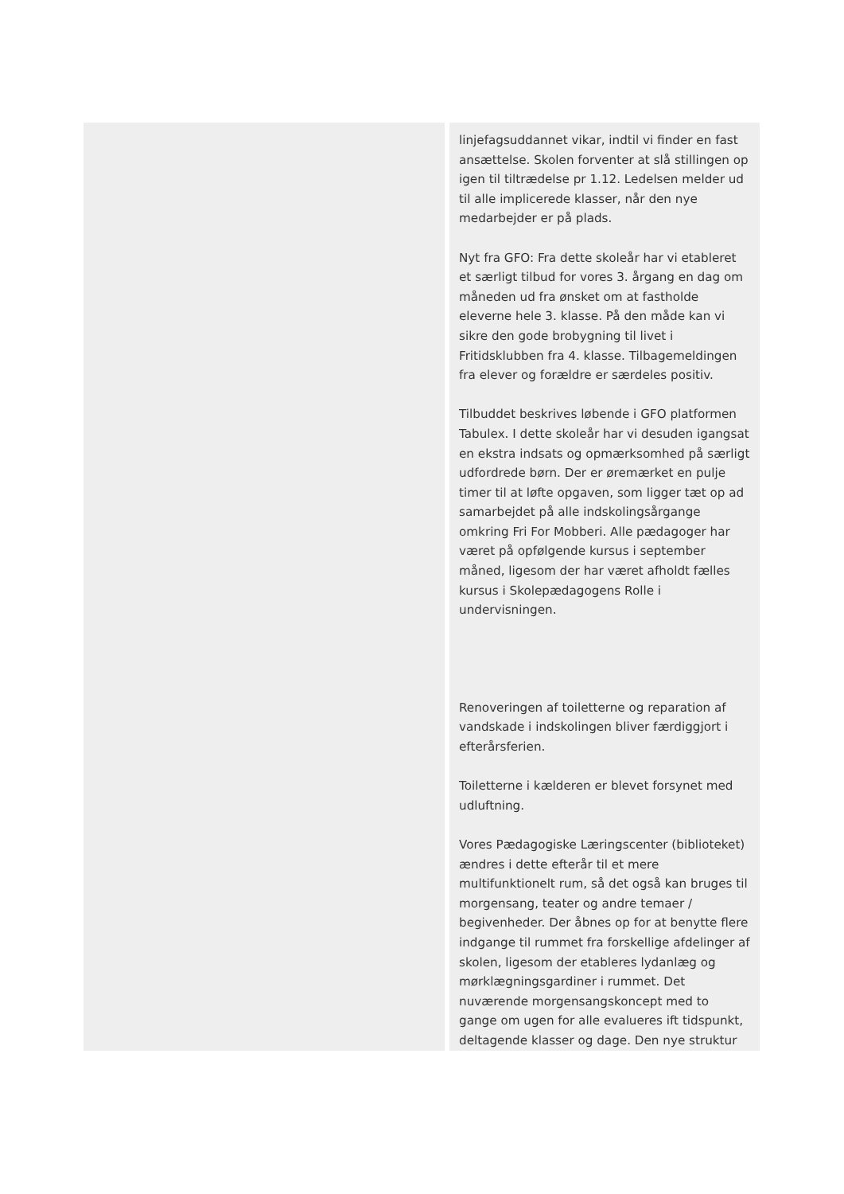| | linjefagsuddannet vikar, indtil vi finder en fast ansættelse. Skolen forventer at slå stillingen op igen til tiltrædelse pr 1.12. Ledelsen melder ud til alle implicerede klasser, når den nye medarbejder er på plads. Nyt fra GFO: Fra dette skoleår har vi etableret et særligt tilbud for vores 3. årgang en dag om måneden ud fra ønsket om at fastholde eleverne hele 3. klasse. På den måde kan vi sikre den gode brobygning til livet i Fritidsklubben fra 4. klasse. Tilbagemeldingen fra elever og forældre er særdeles positiv. Tilbuddet beskrives løbende i GFO platformen Tabulex. I dette skoleår har vi desuden igangsat en ekstra indsats og opmærksomhed på særligt udfordrede børn. Der er øremærket en pulje timer til at løfte opgaven, som ligger tæt op ad samarbejdet på alle indskolingsårgange omkring Fri For Mobberi. Alle pædagoger har været på opfølgende kursus i september måned, ligesom der har været afholdt fælles kursus i Skolepædagogens Rolle i undervisningen. Renoveringen af toiletterne og reparation af vandskade i indskolingen bliver færdiggjort i efterårsferien. Toiletterne i kælderen er blevet forsynet med udluftning. Vores Pædagogiske Læringscenter (biblioteket) ændres i dette efterår til et mere multifunktionelt rum, så det også kan bruges til morgensang, teater og andre temaer / begivenheder. Der åbnes op for at benytte flere indgange til rummet fra forskellige afdelinger af skolen, ligesom der etableres lydanlæg og mørklægningsgardiner i rummet. Det nuværende morgensangskoncept med to gange om ugen for alle evalueres ift tidspunkt, deltagende klasser og dage. Den nye struktur |